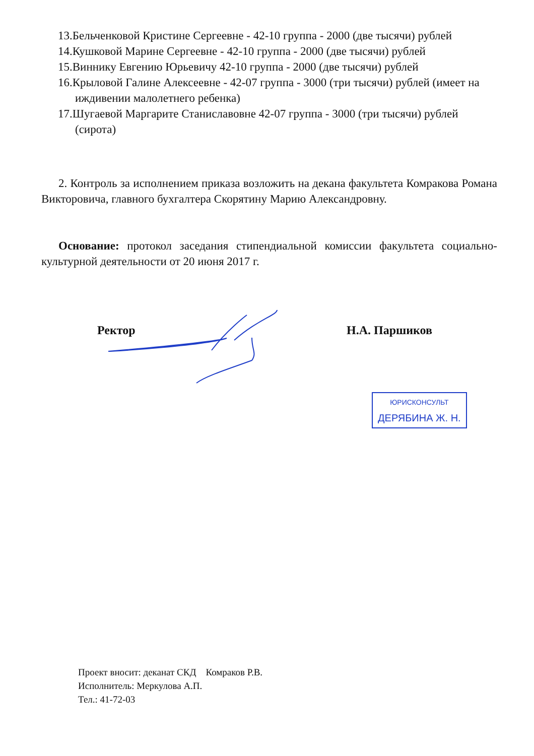13.Бельченковой Кристине Сергеевне - 42-10 группа - 2000 (две тысячи) рублей
14.Кушковой Марине Сергеевне - 42-10 группа - 2000 (две тысячи) рублей
15.Виннику Евгению Юрьевичу 42-10 группа - 2000 (две тысячи) рублей
16.Крыловой Галине Алексеевне - 42-07 группа - 3000 (три тысячи) рублей (имеет на иждивении малолетнего ребенка)
17.Шугаевой Маргарите Станиславовне 42-07 группа - 3000 (три тысячи) рублей (сирота)
2. Контроль за исполнением приказа возложить на декана факультета Комракова Романа Викторовича, главного бухгалтера Скорятину Марию Александровну.
Основание: протокол заседания стипендиальной комиссии факультета социально-культурной деятельности от 20 июня 2017 г.
Ректор Н.А. Паршиков
ЮРИСКОНСУЛЬТ
ДЕРЯБИНА Ж. Н.
Проект вносит: деканат СКД Комраков Р.В.
Исполнитель: Меркулова А.П.
Тел.: 41-72-03